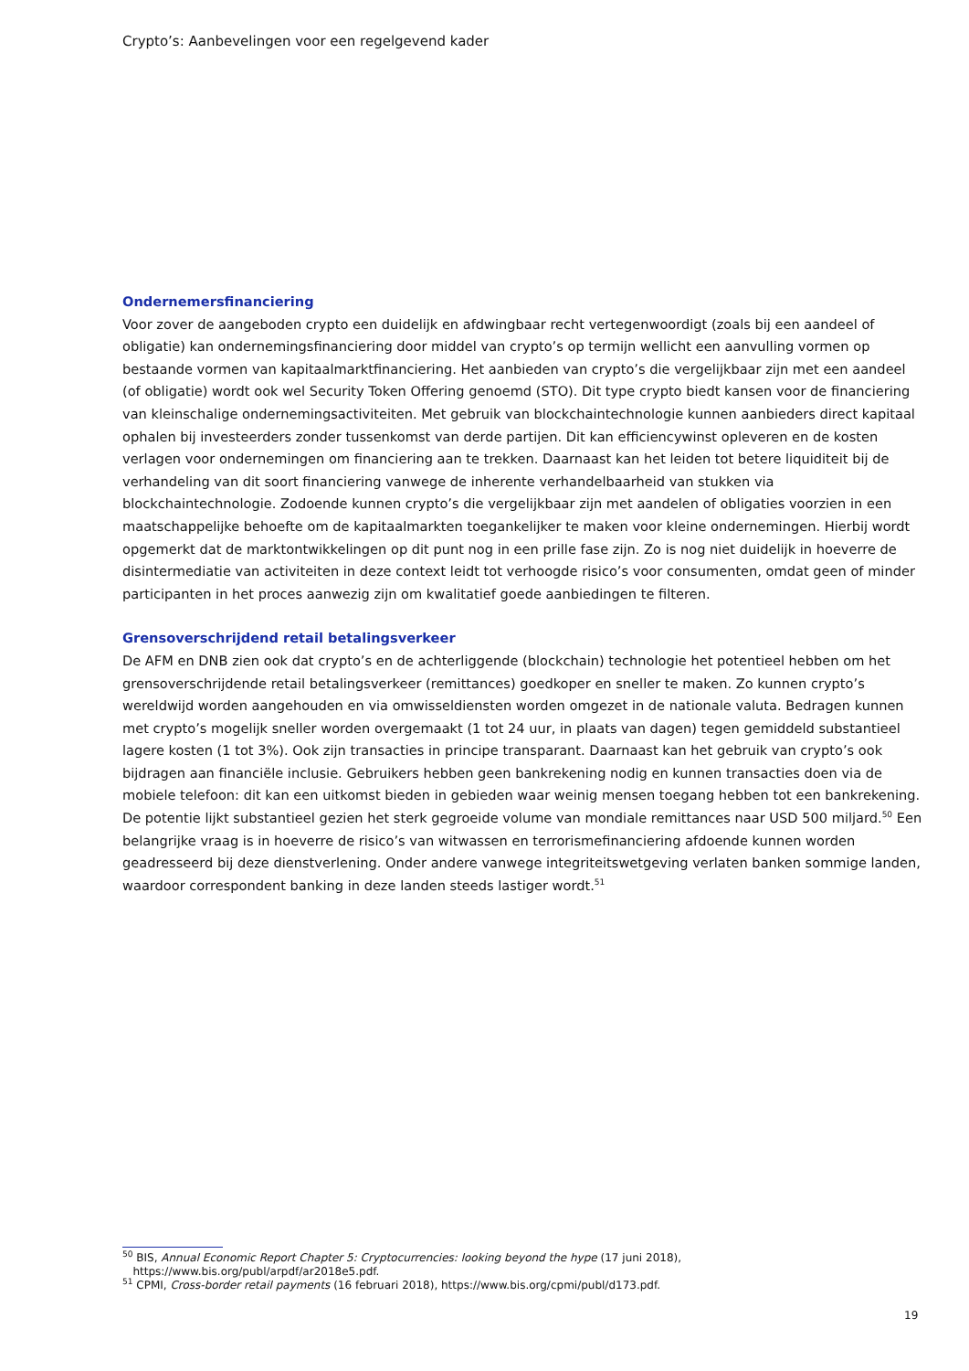Crypto’s: Aanbevelingen voor een regelgevend kader
Ondernemersfinanciering
Voor zover de aangeboden crypto een duidelijk en afdwingbaar recht vertegenwoordigt (zoals bij een aandeel of obligatie) kan ondernemingsfinanciering door middel van crypto’s op termijn wellicht een aanvulling vormen op bestaande vormen van kapitaalmarktfinanciering. Het aanbieden van crypto’s die vergelijkbaar zijn met een aandeel (of obligatie) wordt ook wel Security Token Offering genoemd (STO). Dit type crypto biedt kansen voor de financiering van kleinschalige ondernemingsactiviteiten. Met gebruik van blockchaintechnologie kunnen aanbieders direct kapitaal ophalen bij investeerders zonder tussenkomst van derde partijen. Dit kan efficiencywinst opleveren en de kosten verlagen voor ondernemingen om financiering aan te trekken. Daarnaast kan het leiden tot betere liquiditeit bij de verhandeling van dit soort financiering vanwege de inherente verhandelbaarheid van stukken via blockchaintechnologie. Zodoende kunnen crypto’s die vergelijkbaar zijn met aandelen of obligaties voorzien in een maatschappelijke behoefte om de kapitaalmarkten toegankelijker te maken voor kleine ondernemingen. Hierbij wordt opgemerkt dat de marktontwikkelingen op dit punt nog in een prille fase zijn. Zo is nog niet duidelijk in hoeverre de disintermediatie van activiteiten in deze context leidt tot verhoogde risico’s voor consumenten, omdat geen of minder participanten in het proces aanwezig zijn om kwalitatief goede aanbiedingen te filteren.
Grensoverschrijdend retail betalingsverkeer
De AFM en DNB zien ook dat crypto’s en de achterliggende (blockchain) technologie het potentieel hebben om het grensoverschrijdende retail betalingsverkeer (remittances) goedkoper en sneller te maken. Zo kunnen crypto’s wereldwijd worden aangehouden en via omwisseldiensten worden omgezet in de nationale valuta. Bedragen kunnen met crypto’s mogelijk sneller worden overgemaakt (1 tot 24 uur, in plaats van dagen) tegen gemiddeld substantieel lagere kosten (1 tot 3%). Ook zijn transacties in principe transparant. Daarnaast kan het gebruik van crypto’s ook bijdragen aan financiële inclusie. Gebruikers hebben geen bankrekening nodig en kunnen transacties doen via de mobiele telefoon: dit kan een uitkomst bieden in gebieden waar weinig mensen toegang hebben tot een bankrekening. De potentie lijkt substantieel gezien het sterk gegroeide volume van mondiale remittances naar USD 500 miljard.<sup>50</sup> Een belangrijke vraag is in hoeverre de risico’s van witwassen en terrorismefinanciering afdoende kunnen worden geadresseerd bij deze dienstverlening. Onder andere vanwege integriteitswetgeving verlaten banken sommige landen, waardoor correspondent banking in deze landen steeds lastiger wordt.<sup>51</sup>
<sup>50</sup> BIS, Annual Economic Report Chapter 5: Cryptocurrencies: looking beyond the hype (17 juni 2018),
https://www.bis.org/publ/arpdf/ar2018e5.pdf.
<sup>51</sup> CPMI, Cross-border retail payments (16 februari 2018), https://www.bis.org/cpmi/publ/d173.pdf.
19